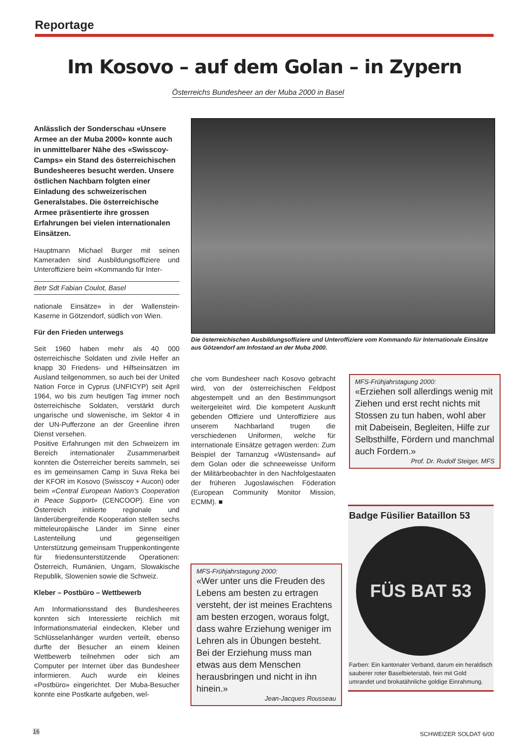Reportage
Im Kosovo – auf dem Golan – in Zypern
Österreichs Bundesheer an der Muba 2000 in Basel
Anlässlich der Sonderschau «Unsere Armee an der Muba 2000» konnte auch in unmittelbarer Nähe des «Swisscoy-Camps» ein Stand des österreichischen Bundesheeres besucht werden. Unsere östlichen Nachbarn folgten einer Einladung des schweizerischen Generalstabes. Die österreichische Armee präsentierte ihre grossen Erfahrungen bei vielen internationalen Einsätzen.
Hauptmann Michael Burger mit seinen Kameraden sind Ausbildungsoffiziere und Unteroffiziere beim «Kommando für Inter-
Betr Sdt Fabian Coulot, Basel
nationale Einsätze» in der Wallenstein-Kaserne in Götzendorf, südlich von Wien.
Für den Frieden unterwegs
Seit 1960 haben mehr als 40 000 österreichische Soldaten und zivile Helfer an knapp 30 Friedens- und Hilfseinsätzen im Ausland teilgenommen, so auch bei der United Nation Force in Cyprus (UNFICYP) seit April 1964, wo bis zum heutigen Tag immer noch österreichische Soldaten, verstärkt durch ungarische und slowenische, im Sektor 4 in der UN-Pufferzone an der Greenline ihren Dienst versehen.
Positive Erfahrungen mit den Schweizern im Bereich internationaler Zusammenarbeit konnten die Österreicher bereits sammeln, sei es im gemeinsamen Camp in Suva Reka bei der KFOR im Kosovo (Swisscoy + Aucon) oder beim «Central European Nation's Cooperation in Peace Support» (CENCOOP). Eine von Österreich initiierte regionale und länderübergreifende Kooperation stellen sechs mitteleuropäische Länder im Sinne einer Lastenteilung und gegenseitigen Unterstützung gemeinsam Truppenkontingente für friedensunterstützende Operationen: Österreich, Rumänien, Ungarn, Slowakische Republik, Slowenien sowie die Schweiz.
Kleber – Postbüro – Wettbewerb
Am Informationsstand des Bundesheeres konnten sich Interessierte reichlich mit Informationsmaterial eindecken, Kleber und Schlüsselanhänger wurden verteilt, ebenso durfte der Besucher an einem kleinen Wettbewerb teilnehmen oder sich am Computer per Internet über das Bundesheer informieren. Auch wurde ein kleines «Postbüro» eingerichtet. Der Muba-Besucher konnte eine Postkarte aufgeben, wel-
Die österreichischen Ausbildungsoffiziere und Unteroffiziere vom Kommando für Internationale Einsätze aus Götzendorf am Infostand an der Muba 2000.
che vom Bundesheer nach Kosovo gebracht wird, von der österreichischen Feldpost abgestempelt und an den Bestimmungsort weitergeleitet wird. Die kompetent Auskunft gebenden Offiziere und Unteroffiziere aus unserem Nachbarland trugen die verschiedenen Uniformen, welche für internationale Einsätze getragen werden: Zum Beispiel der Tarnanzug «Wüstensand» auf dem Golan oder die schneeweisse Uniform der Militärbeobachter in den Nachfolgestaaten der früheren Jugoslawischen Föderation (European Community Monitor Mission, ECMM). ■
MFS-Frühjahrstagung 2000:
«Erziehen soll allerdings wenig mit Ziehen und erst recht nichts mit Stossen zu tun haben, wohl aber mit Dabeisein, Begleiten, Hilfe zur Selbsthilfe, Fördern und manchmal auch Fordern.»
Prof. Dr. Rudolf Steiger, MFS
MFS-Frühjahrstagung 2000:
«Wer unter uns die Freuden des Lebens am besten zu ertragen versteht, der ist meines Erachtens am besten erzogen, woraus folgt, dass wahre Erziehung weniger im Lehren als in Übungen besteht. Bei der Erziehung muss man etwas aus dem Menschen herausbringen und nicht in ihn hinein.»
Jean-Jacques Rousseau
Badge Füsilier Bataillon 53
FÜS BAT 53
Farben: Ein kantonaler Verband, darum ein heraldisch sauberer roter Baselbieterstab, fein mit Gold umrandet und brokatähnliche goldige Einrahmung.
16 SCHWEIZER SOLDAT 6/00